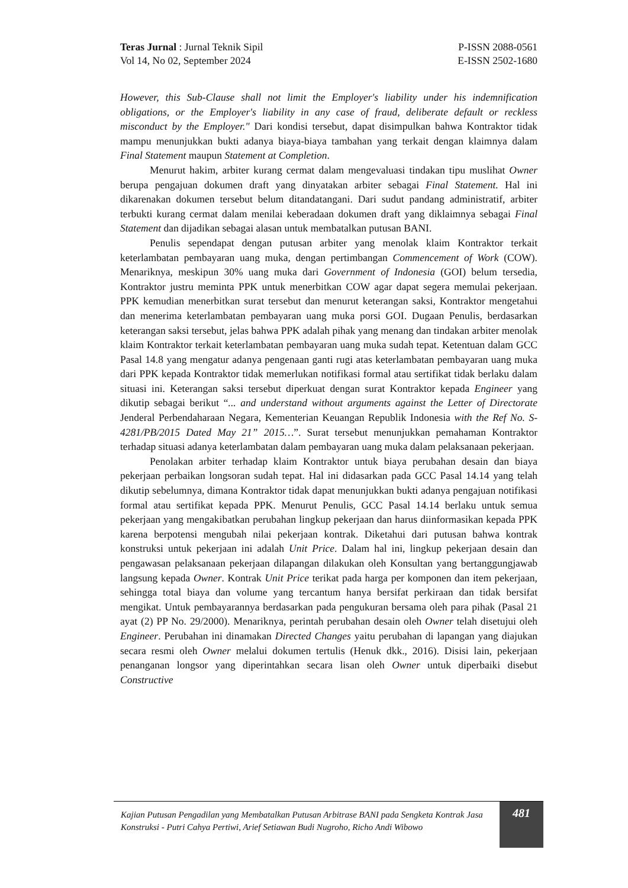Teras Jurnal : Jurnal Teknik Sipil
Vol 14, No 02, September 2024
P-ISSN 2088-0561
E-ISSN 2502-1680
However, this Sub-Clause shall not limit the Employer's liability under his indemnification obligations, or the Employer's liability in any case of fraud, deliberate default or reckless misconduct by the Employer." Dari kondisi tersebut, dapat disimpulkan bahwa Kontraktor tidak mampu menunjukkan bukti adanya biaya-biaya tambahan yang terkait dengan klaimnya dalam Final Statement maupun Statement at Completion.
Menurut hakim, arbiter kurang cermat dalam mengevaluasi tindakan tipu muslihat Owner berupa pengajuan dokumen draft yang dinyatakan arbiter sebagai Final Statement. Hal ini dikarenakan dokumen tersebut belum ditandatangani. Dari sudut pandang administratif, arbiter terbukti kurang cermat dalam menilai keberadaan dokumen draft yang diklaimnya sebagai Final Statement dan dijadikan sebagai alasan untuk membatalkan putusan BANI.
Penulis sependapat dengan putusan arbiter yang menolak klaim Kontraktor terkait keterlambatan pembayaran uang muka, dengan pertimbangan Commencement of Work (COW). Menariknya, meskipun 30% uang muka dari Government of Indonesia (GOI) belum tersedia, Kontraktor justru meminta PPK untuk menerbitkan COW agar dapat segera memulai pekerjaan. PPK kemudian menerbitkan surat tersebut dan menurut keterangan saksi, Kontraktor mengetahui dan menerima keterlambatan pembayaran uang muka porsi GOI. Dugaan Penulis, berdasarkan keterangan saksi tersebut, jelas bahwa PPK adalah pihak yang menang dan tindakan arbiter menolak klaim Kontraktor terkait keterlambatan pembayaran uang muka sudah tepat. Ketentuan dalam GCC Pasal 14.8 yang mengatur adanya pengenaan ganti rugi atas keterlambatan pembayaran uang muka dari PPK kepada Kontraktor tidak memerlukan notifikasi formal atau sertifikat tidak berlaku dalam situasi ini. Keterangan saksi tersebut diperkuat dengan surat Kontraktor kepada Engineer yang dikutip sebagai berikut “... and understand without arguments against the Letter of Directorate Jenderal Perbendaharaan Negara, Kementerian Keuangan Republik Indonesia with the Ref No. S-4281/PB/2015 Dated May 21” 2015…”. Surat tersebut menunjukkan pemahaman Kontraktor terhadap situasi adanya keterlambatan dalam pembayaran uang muka dalam pelaksanaan pekerjaan.
Penolakan arbiter terhadap klaim Kontraktor untuk biaya perubahan desain dan biaya pekerjaan perbaikan longsoran sudah tepat. Hal ini didasarkan pada GCC Pasal 14.14 yang telah dikutip sebelumnya, dimana Kontraktor tidak dapat menunjukkan bukti adanya pengajuan notifikasi formal atau sertifikat kepada PPK. Menurut Penulis, GCC Pasal 14.14 berlaku untuk semua pekerjaan yang mengakibatkan perubahan lingkup pekerjaan dan harus diinformasikan kepada PPK karena berpotensi mengubah nilai pekerjaan kontrak. Diketahui dari putusan bahwa kontrak konstruksi untuk pekerjaan ini adalah Unit Price. Dalam hal ini, lingkup pekerjaan desain dan pengawasan pelaksanaan pekerjaan dilapangan dilakukan oleh Konsultan yang bertanggungjawab langsung kepada Owner. Kontrak Unit Price terikat pada harga per komponen dan item pekerjaan, sehingga total biaya dan volume yang tercantum hanya bersifat perkiraan dan tidak bersifat mengikat. Untuk pembayarannya berdasarkan pada pengukuran bersama oleh para pihak (Pasal 21 ayat (2) PP No. 29/2000). Menariknya, perintah perubahan desain oleh Owner telah disetujui oleh Engineer. Perubahan ini dinamakan Directed Changes yaitu perubahan di lapangan yang diajukan secara resmi oleh Owner melalui dokumen tertulis (Henuk dkk., 2016). Disisi lain, pekerjaan penanganan longsor yang diperintahkan secara lisan oleh Owner untuk diperbaiki disebut Constructive
Kajian Putusan Pengadilan yang Membatalkan Putusan Arbitrase BANI pada Sengketa Kontrak Jasa Konstruksi - Putri Cahya Pertiwi, Arief Setiawan Budi Nugroho, Richo Andi Wibowo
481